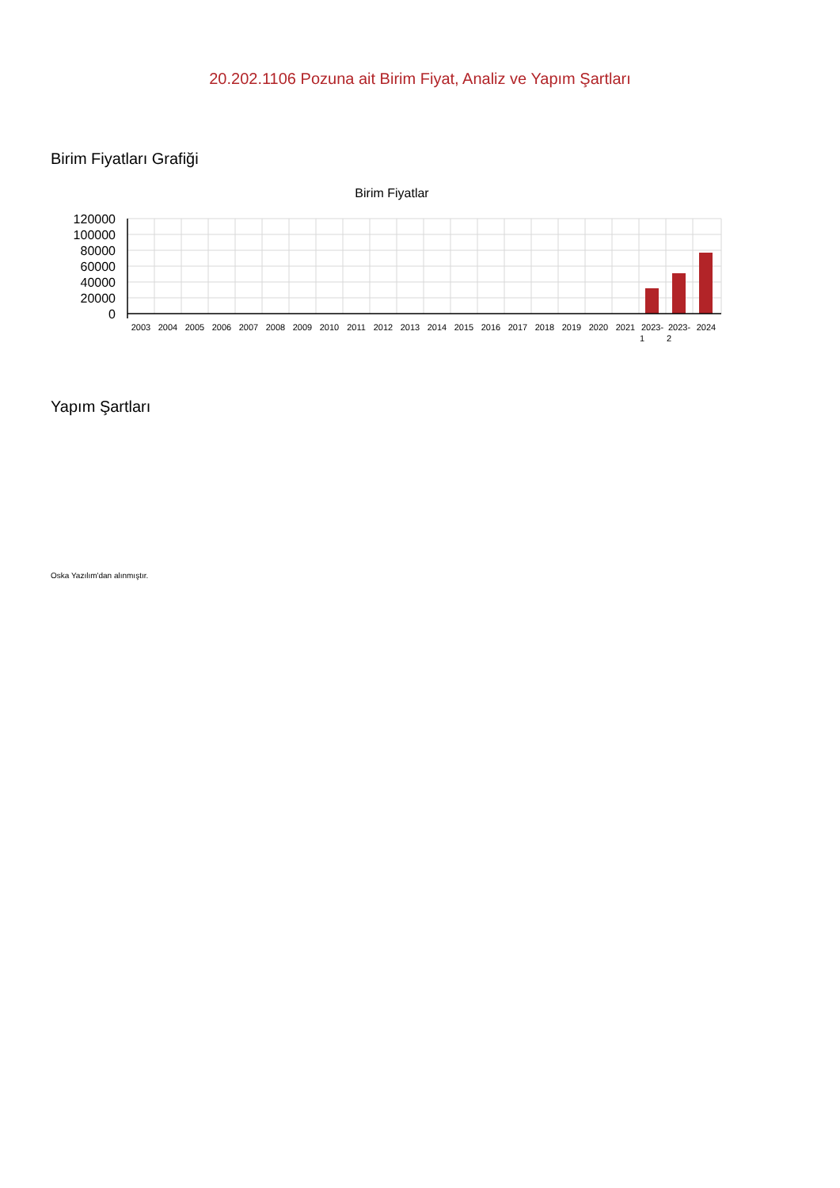20.202.1106 Pozuna ait Birim Fiyat, Analiz ve Yapım Şartları
Birim Fiyatları Grafiği
Birim Fiyatlar
120000
100000
80000
60000
40000
20000
0
2003
2004
2005
2006
2007
2008
2009
2010
2011
2012
2013
2014
2015
2016
2017
2018
2019
2020
2021
2023-
1
2023-
2
2024
Yapım Şartları
Oska Yazılım'dan alınmıştır.